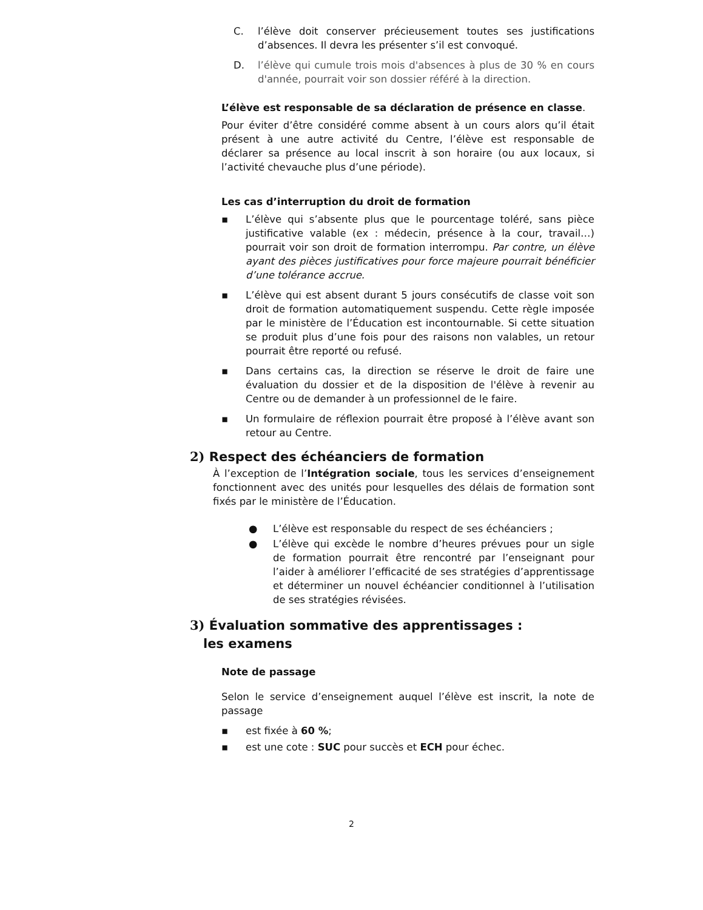C. l’élève doit conserver précieusement toutes ses justifications d’absences. Il devra les présenter s’il est convoqué.
D. l’élève qui cumule trois mois d'absences à plus de 30 % en cours d'année, pourrait voir son dossier référé à la direction.
L’élève est responsable de sa déclaration de présence en classe.
Pour éviter d’être considéré comme absent à un cours alors qu’il était présent à une autre activité du Centre, l’élève est responsable de déclarer sa présence au local inscrit à son horaire (ou aux locaux, si l’activité chevauche plus d’une période).
Les cas d’interruption du droit de formation
▪ L’élève qui s’absente plus que le pourcentage toléré, sans pièce justificative valable (ex : médecin, présence à la cour, travail…) pourrait voir son droit de formation interrompu. Par contre, un élève ayant des pièces justificatives pour force majeure pourrait bénéficier d’une tolérance accrue.
▪ L’élève qui est absent durant 5 jours consécutifs de classe voit son droit de formation automatiquement suspendu. Cette règle imposée par le ministère de l’Éducation est incontournable. Si cette situation se produit plus d’une fois pour des raisons non valables, un retour pourrait être reporté ou refusé.
▪ Dans certains cas, la direction se réserve le droit de faire une évaluation du dossier et de la disposition de l'élève à revenir au Centre ou de demander à un professionnel de le faire.
▪ Un formulaire de réflexion pourrait être proposé à l’élève avant son retour au Centre.
2) Respect des échéanciers de formation
À l’exception de l’Intégration sociale, tous les services d’enseignement fonctionnent avec des unités pour lesquelles des délais de formation sont fixés par le ministère de l’Éducation.
● L’élève est responsable du respect de ses échéanciers ;
● L’élève qui excède le nombre d’heures prévues pour un sigle de formation pourrait être rencontré par l’enseignant pour l’aider à améliorer l’efficacité de ses stratégies d’apprentissage et déterminer un nouvel échéancier conditionnel à l’utilisation de ses stratégies révisées.
3) Évaluation sommative des apprentissages :
les examens
Note de passage
Selon le service d’enseignement auquel l’élève est inscrit, la note de passage
▪ est fixée à 60 %;
▪ est une cote : SUC pour succès et ECH pour échec.
2